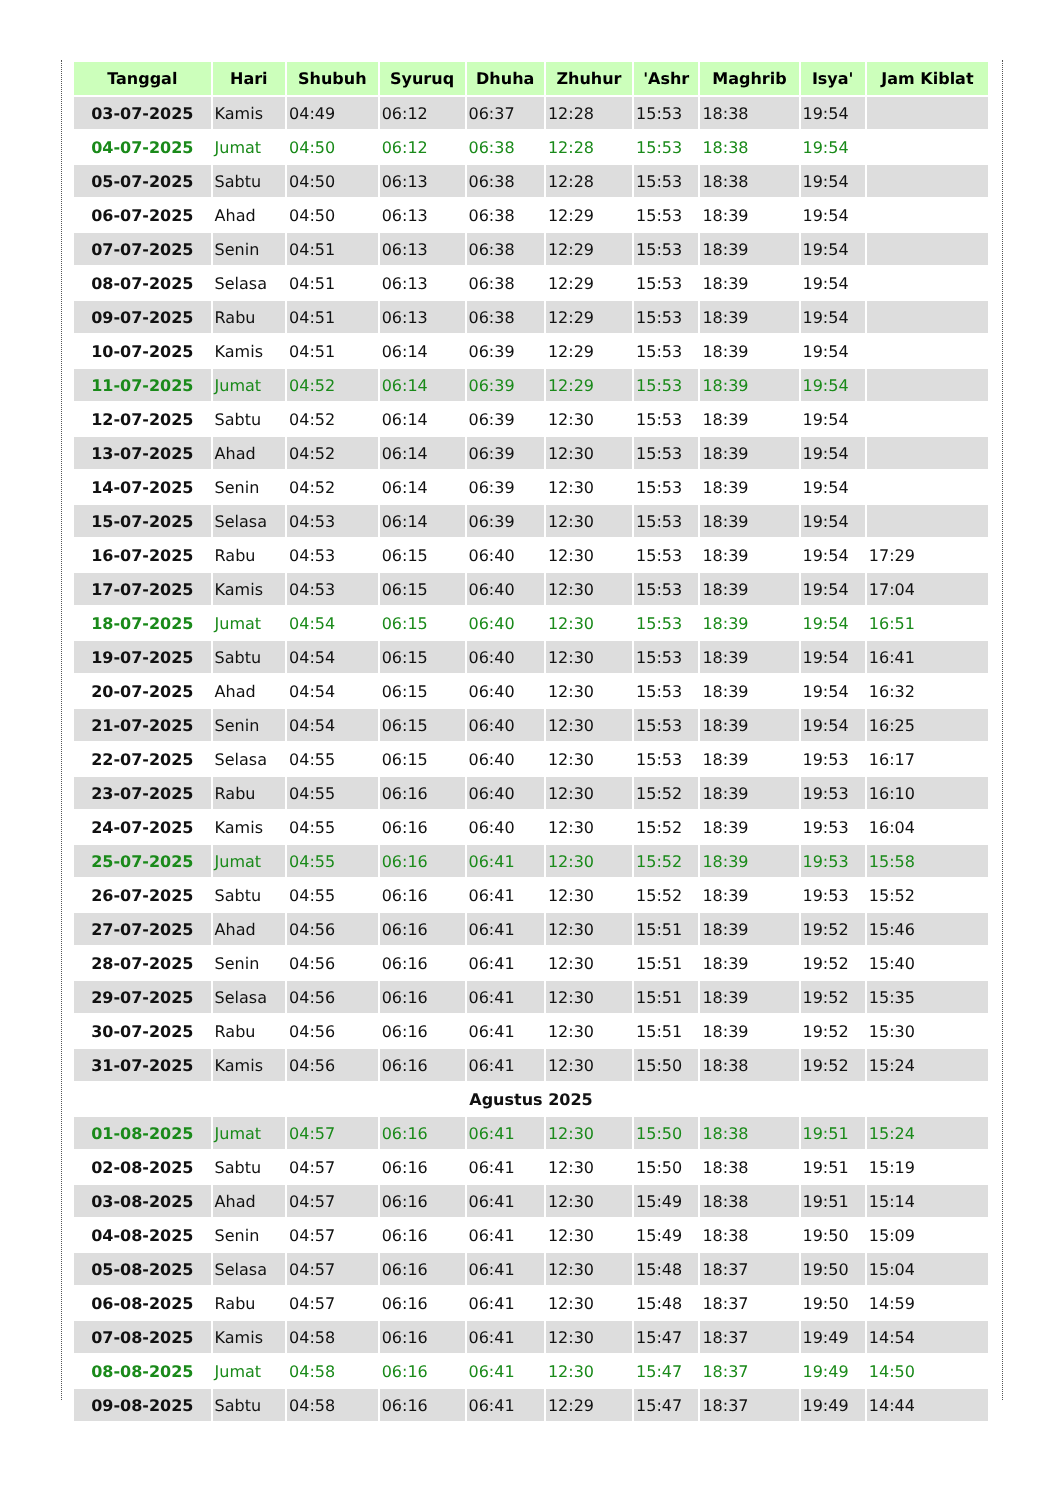| Tanggal | Hari | Shubuh | Syuruq | Dhuha | Zhuhur | 'Ashr | Maghrib | Isya' | Jam Kiblat |
| --- | --- | --- | --- | --- | --- | --- | --- | --- | --- |
| 03-07-2025 | Kamis | 04:49 | 06:12 | 06:37 | 12:28 | 15:53 | 18:38 | 19:54 | |
| 04-07-2025 | Jumat | 04:50 | 06:12 | 06:38 | 12:28 | 15:53 | 18:38 | 19:54 | |
| 05-07-2025 | Sabtu | 04:50 | 06:13 | 06:38 | 12:28 | 15:53 | 18:38 | 19:54 | |
| 06-07-2025 | Ahad | 04:50 | 06:13 | 06:38 | 12:29 | 15:53 | 18:39 | 19:54 | |
| 07-07-2025 | Senin | 04:51 | 06:13 | 06:38 | 12:29 | 15:53 | 18:39 | 19:54 | |
| 08-07-2025 | Selasa | 04:51 | 06:13 | 06:38 | 12:29 | 15:53 | 18:39 | 19:54 | |
| 09-07-2025 | Rabu | 04:51 | 06:13 | 06:38 | 12:29 | 15:53 | 18:39 | 19:54 | |
| 10-07-2025 | Kamis | 04:51 | 06:14 | 06:39 | 12:29 | 15:53 | 18:39 | 19:54 | |
| 11-07-2025 | Jumat | 04:52 | 06:14 | 06:39 | 12:29 | 15:53 | 18:39 | 19:54 | |
| 12-07-2025 | Sabtu | 04:52 | 06:14 | 06:39 | 12:30 | 15:53 | 18:39 | 19:54 | |
| 13-07-2025 | Ahad | 04:52 | 06:14 | 06:39 | 12:30 | 15:53 | 18:39 | 19:54 | |
| 14-07-2025 | Senin | 04:52 | 06:14 | 06:39 | 12:30 | 15:53 | 18:39 | 19:54 | |
| 15-07-2025 | Selasa | 04:53 | 06:14 | 06:39 | 12:30 | 15:53 | 18:39 | 19:54 | |
| 16-07-2025 | Rabu | 04:53 | 06:15 | 06:40 | 12:30 | 15:53 | 18:39 | 19:54 | 17:29 |
| 17-07-2025 | Kamis | 04:53 | 06:15 | 06:40 | 12:30 | 15:53 | 18:39 | 19:54 | 17:04 |
| 18-07-2025 | Jumat | 04:54 | 06:15 | 06:40 | 12:30 | 15:53 | 18:39 | 19:54 | 16:51 |
| 19-07-2025 | Sabtu | 04:54 | 06:15 | 06:40 | 12:30 | 15:53 | 18:39 | 19:54 | 16:41 |
| 20-07-2025 | Ahad | 04:54 | 06:15 | 06:40 | 12:30 | 15:53 | 18:39 | 19:54 | 16:32 |
| 21-07-2025 | Senin | 04:54 | 06:15 | 06:40 | 12:30 | 15:53 | 18:39 | 19:54 | 16:25 |
| 22-07-2025 | Selasa | 04:55 | 06:15 | 06:40 | 12:30 | 15:53 | 18:39 | 19:53 | 16:17 |
| 23-07-2025 | Rabu | 04:55 | 06:16 | 06:40 | 12:30 | 15:52 | 18:39 | 19:53 | 16:10 |
| 24-07-2025 | Kamis | 04:55 | 06:16 | 06:40 | 12:30 | 15:52 | 18:39 | 19:53 | 16:04 |
| 25-07-2025 | Jumat | 04:55 | 06:16 | 06:41 | 12:30 | 15:52 | 18:39 | 19:53 | 15:58 |
| 26-07-2025 | Sabtu | 04:55 | 06:16 | 06:41 | 12:30 | 15:52 | 18:39 | 19:53 | 15:52 |
| 27-07-2025 | Ahad | 04:56 | 06:16 | 06:41 | 12:30 | 15:51 | 18:39 | 19:52 | 15:46 |
| 28-07-2025 | Senin | 04:56 | 06:16 | 06:41 | 12:30 | 15:51 | 18:39 | 19:52 | 15:40 |
| 29-07-2025 | Selasa | 04:56 | 06:16 | 06:41 | 12:30 | 15:51 | 18:39 | 19:52 | 15:35 |
| 30-07-2025 | Rabu | 04:56 | 06:16 | 06:41 | 12:30 | 15:51 | 18:39 | 19:52 | 15:30 |
| 31-07-2025 | Kamis | 04:56 | 06:16 | 06:41 | 12:30 | 15:50 | 18:38 | 19:52 | 15:24 |
| Agustus 2025 | | | | | | | | | |
| 01-08-2025 | Jumat | 04:57 | 06:16 | 06:41 | 12:30 | 15:50 | 18:38 | 19:51 | 15:24 |
| 02-08-2025 | Sabtu | 04:57 | 06:16 | 06:41 | 12:30 | 15:50 | 18:38 | 19:51 | 15:19 |
| 03-08-2025 | Ahad | 04:57 | 06:16 | 06:41 | 12:30 | 15:49 | 18:38 | 19:51 | 15:14 |
| 04-08-2025 | Senin | 04:57 | 06:16 | 06:41 | 12:30 | 15:49 | 18:38 | 19:50 | 15:09 |
| 05-08-2025 | Selasa | 04:57 | 06:16 | 06:41 | 12:30 | 15:48 | 18:37 | 19:50 | 15:04 |
| 06-08-2025 | Rabu | 04:57 | 06:16 | 06:41 | 12:30 | 15:48 | 18:37 | 19:50 | 14:59 |
| 07-08-2025 | Kamis | 04:58 | 06:16 | 06:41 | 12:30 | 15:47 | 18:37 | 19:49 | 14:54 |
| 08-08-2025 | Jumat | 04:58 | 06:16 | 06:41 | 12:30 | 15:47 | 18:37 | 19:49 | 14:50 |
| 09-08-2025 | Sabtu | 04:58 | 06:16 | 06:41 | 12:29 | 15:47 | 18:37 | 19:49 | 14:44 |